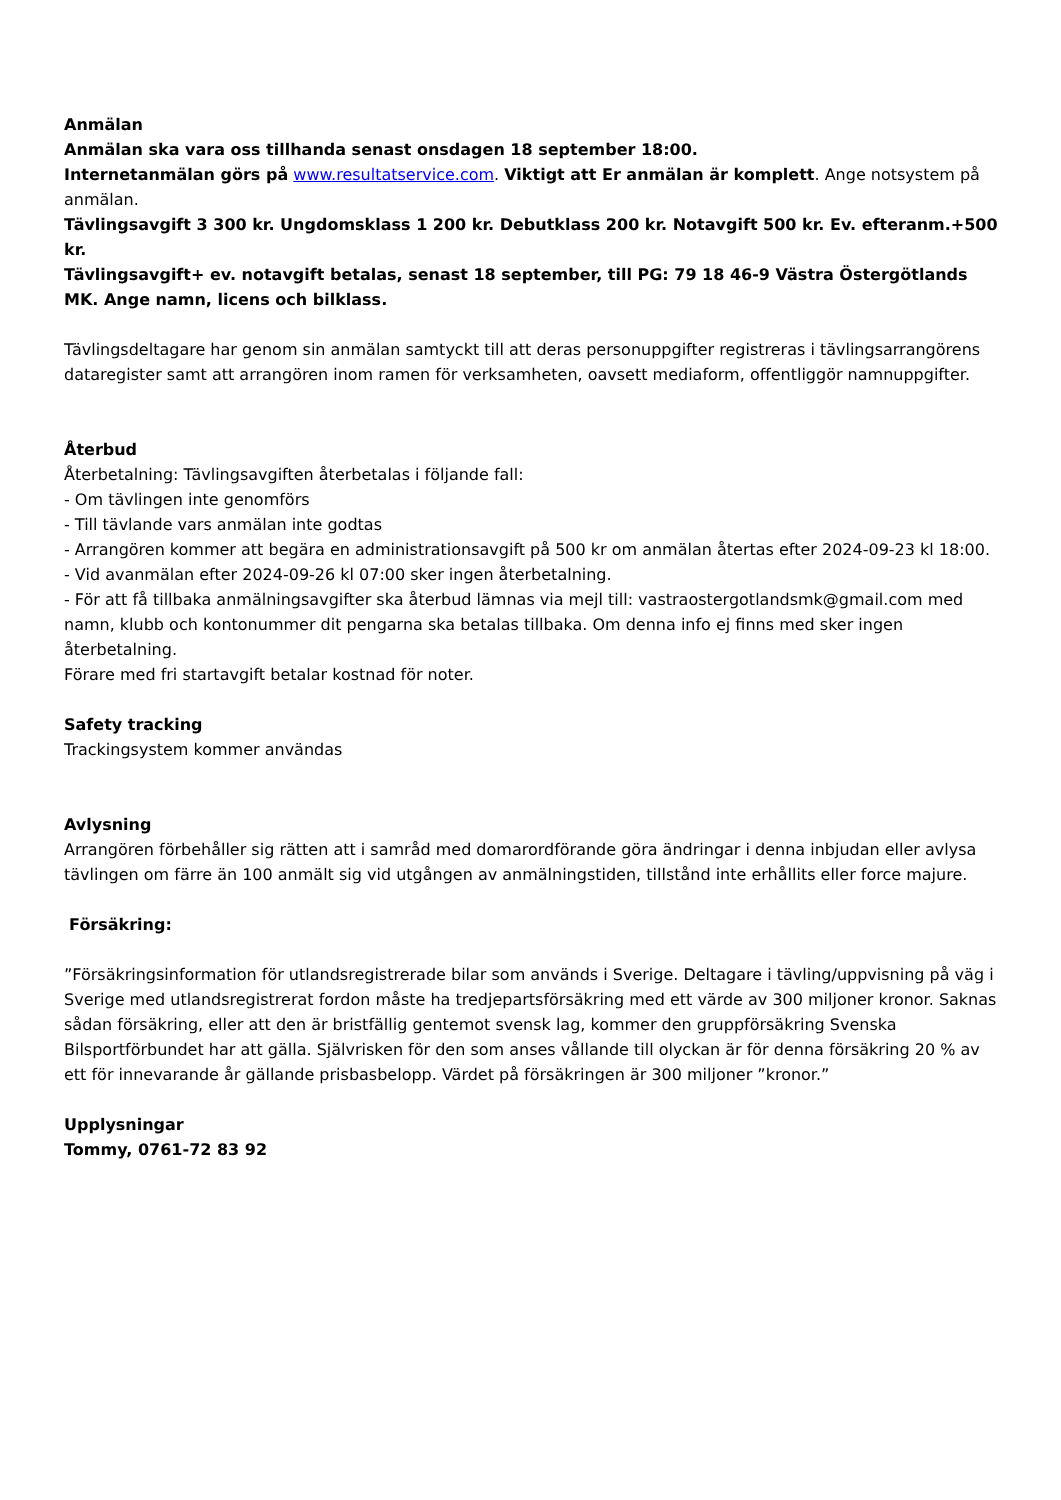Anmälan
Anmälan ska vara oss tillhanda senast onsdagen 18 september 18:00.
Internetanmälan görs på www.resultatservice.com. Viktigt att Er anmälan är komplett. Ange notsystem på anmälan.
Tävlingsavgift 3 300 kr. Ungdomsklass 1 200 kr. Debutklass 200 kr. Notavgift 500 kr. Ev. efteranm.+500 kr.
Tävlingsavgift+ ev. notavgift betalas, senast 18 september, till PG: 79 18 46-9 Västra Östergötlands MK. Ange namn, licens och bilklass.
Tävlingsdeltagare har genom sin anmälan samtyckt till att deras personuppgifter registreras i tävlingsarrangörens dataregister samt att arrangören inom ramen för verksamheten, oavsett mediaform, offentliggör namnuppgifter.
Återbud
Återbetalning: Tävlingsavgiften återbetalas i följande fall:
- Om tävlingen inte genomförs
- Till tävlande vars anmälan inte godtas
- Arrangören kommer att begära en administrationsavgift på 500 kr om anmälan återtas efter 2024-09-23 kl 18:00.
- Vid avanmälan efter 2024-09-26 kl 07:00 sker ingen återbetalning.
- För att få tillbaka anmälningsavgifter ska återbud lämnas via mejl till: vastraostergotlandsmk@gmail.com med namn, klubb och kontonummer dit pengarna ska betalas tillbaka. Om denna info ej finns med sker ingen återbetalning.
Förare med fri startavgift betalar kostnad för noter.
Safety tracking
Trackingsystem kommer användas
Avlysning
Arrangören förbehåller sig rätten att i samråd med domarordförande göra ändringar i denna inbjudan eller avlysa tävlingen om färre än 100 anmält sig vid utgången av anmälningstiden, tillstånd inte erhållits eller force majure.
Försäkring:
”Försäkringsinformation för utlandsregistrerade bilar som används i Sverige. Deltagare i tävling/uppvisning på väg i Sverige med utlandsregistrerat fordon måste ha tredjepartsförsäkring med ett värde av 300 miljoner kronor. Saknas sådan försäkring, eller att den är bristfällig gentemot svensk lag, kommer den gruppförsäkring Svenska Bilsportförbundet har att gälla. Självrisken för den som anses vållande till olyckan är för denna försäkring 20 % av ett för innevarande år gällande prisbasbelopp. Värdet på försäkringen är 300 miljoner ”kronor.”
Upplysningar
Tommy, 0761-72 83 92